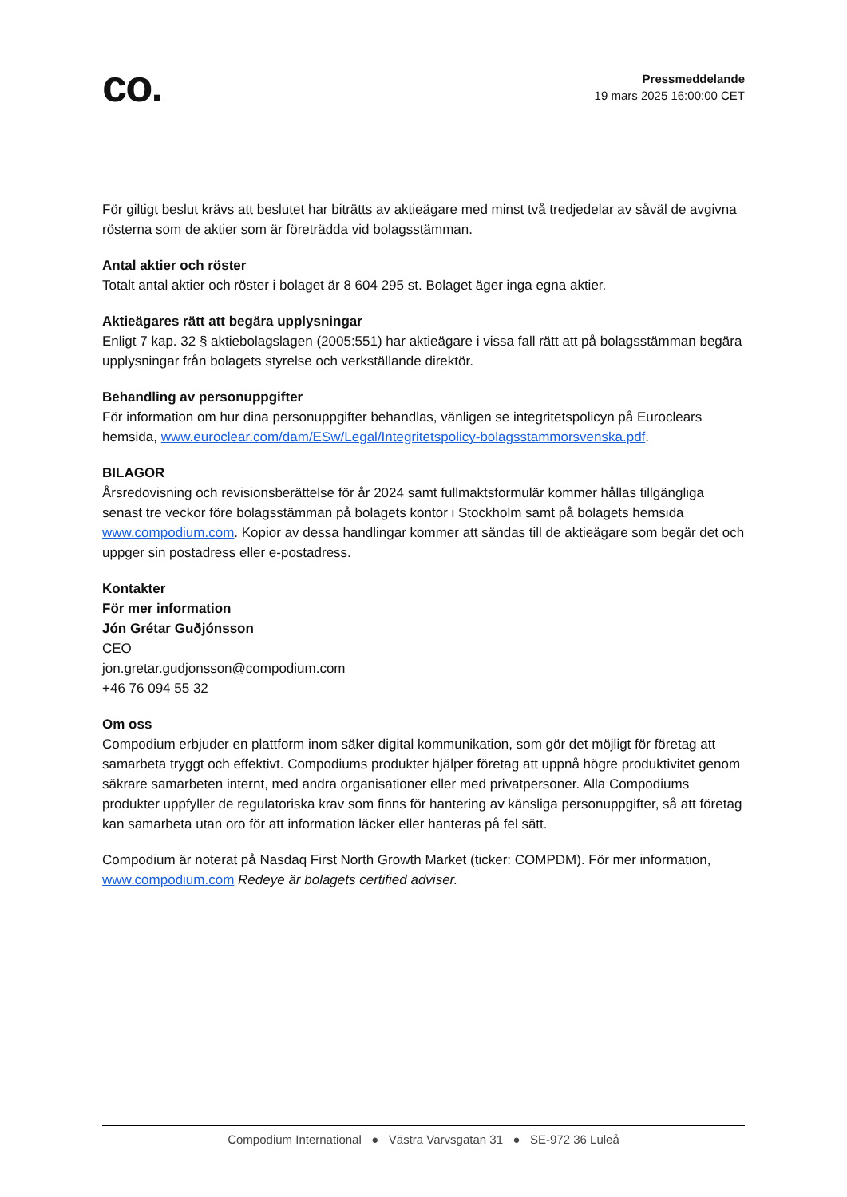co.
Pressmeddelande
19 mars 2025 16:00:00 CET
För giltigt beslut krävs att beslutet har biträtts av aktieägare med minst två tredjedelar av såväl de avgivna rösterna som de aktier som är företrädda vid bolagsstämman.
Antal aktier och röster
Totalt antal aktier och röster i bolaget är 8 604 295 st. Bolaget äger inga egna aktier.
Aktieägares rätt att begära upplysningar
Enligt 7 kap. 32 § aktiebolagslagen (2005:551) har aktieägare i vissa fall rätt att på bolagsstämman begära upplysningar från bolagets styrelse och verkställande direktör.
Behandling av personuppgifter
För information om hur dina personuppgifter behandlas, vänligen se integritetspolicyn på Euroclears hemsida, www.euroclear.com/dam/ESw/Legal/Integritetspolicy-bolagsstammorsvenska.pdf.
BILAGOR
Årsredovisning och revisionsberättelse för år 2024 samt fullmaktsformulär kommer hållas tillgängliga senast tre veckor före bolagsstämman på bolagets kontor i Stockholm samt på bolagets hemsida www.compodium.com. Kopior av dessa handlingar kommer att sändas till de aktieägare som begär det och uppger sin postadress eller e-postadress.
Kontakter
För mer information
Jón Grétar Guðjónsson
CEO
jon.gretar.gudjonsson@compodium.com
+46 76 094 55 32
Om oss
Compodium erbjuder en plattform inom säker digital kommunikation, som gör det möjligt för företag att samarbeta tryggt och effektivt. Compodiums produkter hjälper företag att uppnå högre produktivitet genom säkrare samarbeten internt, med andra organisationer eller med privatpersoner. Alla Compodiums produkter uppfyller de regulatoriska krav som finns för hantering av känsliga personuppgifter, så att företag kan samarbeta utan oro för att information läcker eller hanteras på fel sätt.
Compodium är noterat på Nasdaq First North Growth Market (ticker: COMPDM). För mer information, www.compodium.com Redeye är bolagets certified adviser.
Compodium International ● Västra Varvsgatan 31 ● SE-972 36 Luleå